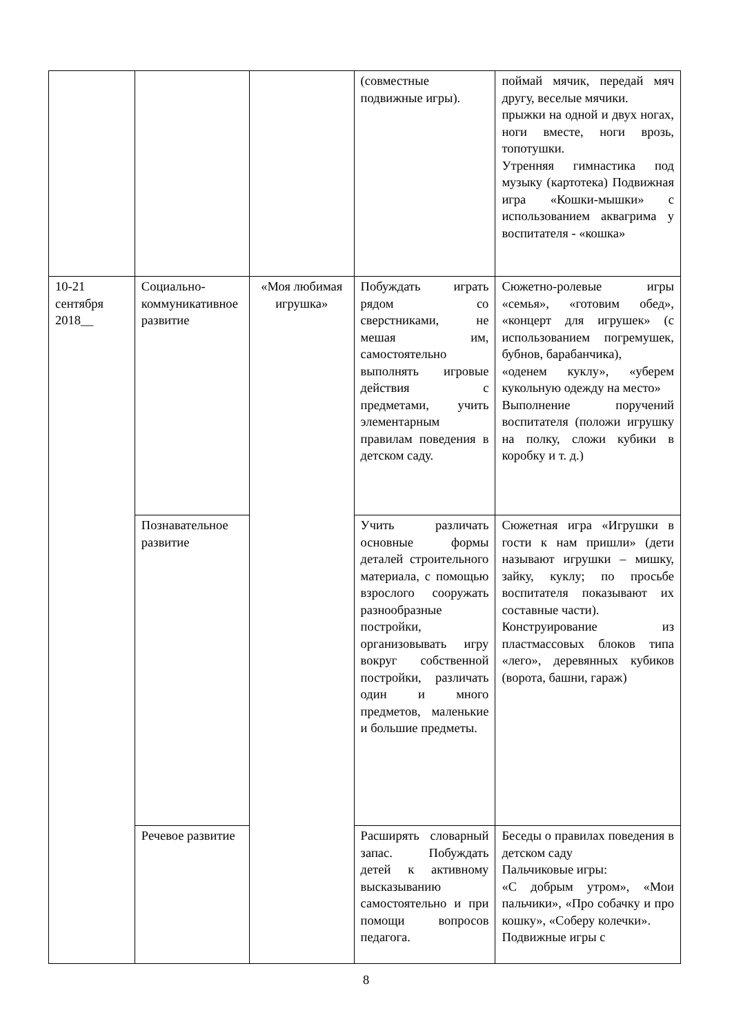| | | | (совместные подвижные игры). | поймай мячик, передай мяч другу, веселые мячики. прыжки на одной и двух ногах, ноги вместе, ноги врозь, топотушки. Утренняя гимнастика под музыку (картотека) Подвижная игра «Кошки-мышки» с использованием аквагрима у воспитателя - «кошка» |
| 10-21 сентября 2018__ | Социально-коммуникативное развитие | «Моя любимая игрушка» | Побуждать играть рядом со сверстниками, не мешая им, самостоятельно выполнять игровые действия с предметами, учить элементарным правилам поведения в детском саду. | Сюжетно-ролевые игры «семья», «готовим обед», «концерт для игрушек» (с использованием погремушек, бубнов, барабанчика), «оденем куклу», «уберем кукольную одежду на место» Выполнение поручений воспитателя (положи игрушку на полку, сложи кубики в коробку и т. д.) |
| | Познавательное развитие | | Учить различать основные формы деталей строительного материала, с помощью взрослого сооружать разнообразные постройки, организовывать игру вокруг собственной постройки, различать один и много предметов, маленькие и большие предметы. | Сюжетная игра «Игрушки в гости к нам пришли» (дети называют игрушки – мишку, зайку, куклу; по просьбе воспитателя показывают их составные части). Конструирование из пластмассовых блоков типа «лего», деревянных кубиков (ворота, башни, гараж) |
| | Речевое развитие | | Расширять словарный запас. Побуждать детей к активному высказыванию самостоятельно и при помощи вопросов педагога. | Беседы о правилах поведения в детском саду Пальчиковые игры: «С добрым утром», «Мои пальчики», «Про собачку и про кошку», «Соберу колечки». Подвижные игры с |
8